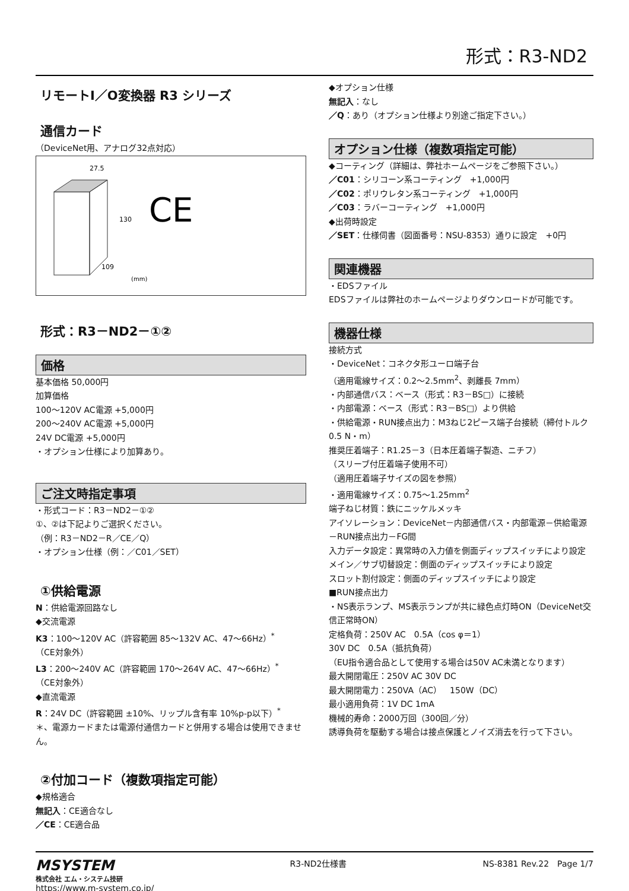形式：R3-ND2
リモートI／O変換器 R3 シリーズ
通信カード
（DeviceNet用、アナログ32点対応）
27.5
130
109
(mm)
CE
形式：R3－ND2－①②
価格
基本価格 50,000円
加算価格
100～120V AC電源 +5,000円
200～240V AC電源 +5,000円
24V DC電源 +5,000円
・オプション仕様により加算あり。
ご注文時指定事項
・形式コード：R3－ND2－①②
①、②は下記よりご選択ください。
（例：R3－ND2－R／CE／Q）
・オプション仕様（例：／C01／SET）
①供給電源
N：供給電源回路なし
◆交流電源
K3：100～120V AC（許容範囲 85～132V AC、47～66Hz）<sup>*</sup>
（CE対象外）
L3：200～240V AC（許容範囲 170～264V AC、47～66Hz）<sup>*</sup>
（CE対象外）
◆直流電源
R：24V DC（許容範囲 ±10%、リップル含有率 10%p-p以下）<sup>*</sup>
＊、電源カードまたは電源付通信カードと併用する場合は使用できません。
②付加コード（複数項指定可能）
◆規格適合
無記入：CE適合なし
／CE：CE適合品
◆オプション仕様
無記入：なし
／Q：あり（オプション仕様より別途ご指定下さい。）
オプション仕様（複数項指定可能）
◆コーティング（詳細は、弊社ホームページをご参照下さい。）
／C01：シリコーン系コーティング　+1,000円
／C02：ポリウレタン系コーティング　+1,000円
／C03：ラバーコーティング　+1,000円
◆出荷時設定
／SET：仕様伺書（図面番号：NSU-8353）通りに設定　+0円
関連機器
・EDSファイル
EDSファイルは弊社のホームページよりダウンロードが可能です。
機器仕様
接続方式
・DeviceNet：コネクタ形ユーロ端子台
（適用電線サイズ：0.2～2.5mm<sup>2</sup>、剥離長 7mm）
・内部通信バス：ベース（形式：R3－BS□）に接続
・内部電源：ベース（形式：R3－BS□）より供給
・供給電源・RUN接点出力：M3ねじ2ピース端子台接続（締付トルク0.5 N・m）
推奨圧着端子：R1.25－3（日本圧着端子製造、ニチフ）
（スリーブ付圧着端子使用不可）
（適用圧着端子サイズの図を参照）
・適用電線サイズ：0.75～1.25mm<sup>2</sup>
端子ねじ材質：鉄にニッケルメッキ
アイソレーション：DeviceNet－内部通信バス・内部電源－供給電源－RUN接点出力－FG間
入力データ設定：異常時の入力値を側面ディップスイッチにより設定
メイン／サブ切替設定：側面のディップスイッチにより設定
スロット割付設定：側面のディップスイッチにより設定
■RUN接点出力
・NS表示ランプ、MS表示ランプが共に緑色点灯時ON（DeviceNet交信正常時ON）
定格負荷：250V AC　0.5A（cos φ＝1）
30V DC　0.5A（抵抗負荷）
（EU指令適合品として使用する場合は50V AC未満となります）
最大開閉電圧：250V AC 30V DC
最大開閉電力：250VA（AC）　150W（DC）
最小適用負荷：1V DC 1mA
機械的寿命：2000万回（300回／分）
誘導負荷を駆動する場合は接点保護とノイズ消去を行って下さい。
MSYSTEM
株式会社 エム・システム技研
https://www.m-system.co.jp/
R3-ND2仕様書 NS-8381 Rev.22　Page 1/7